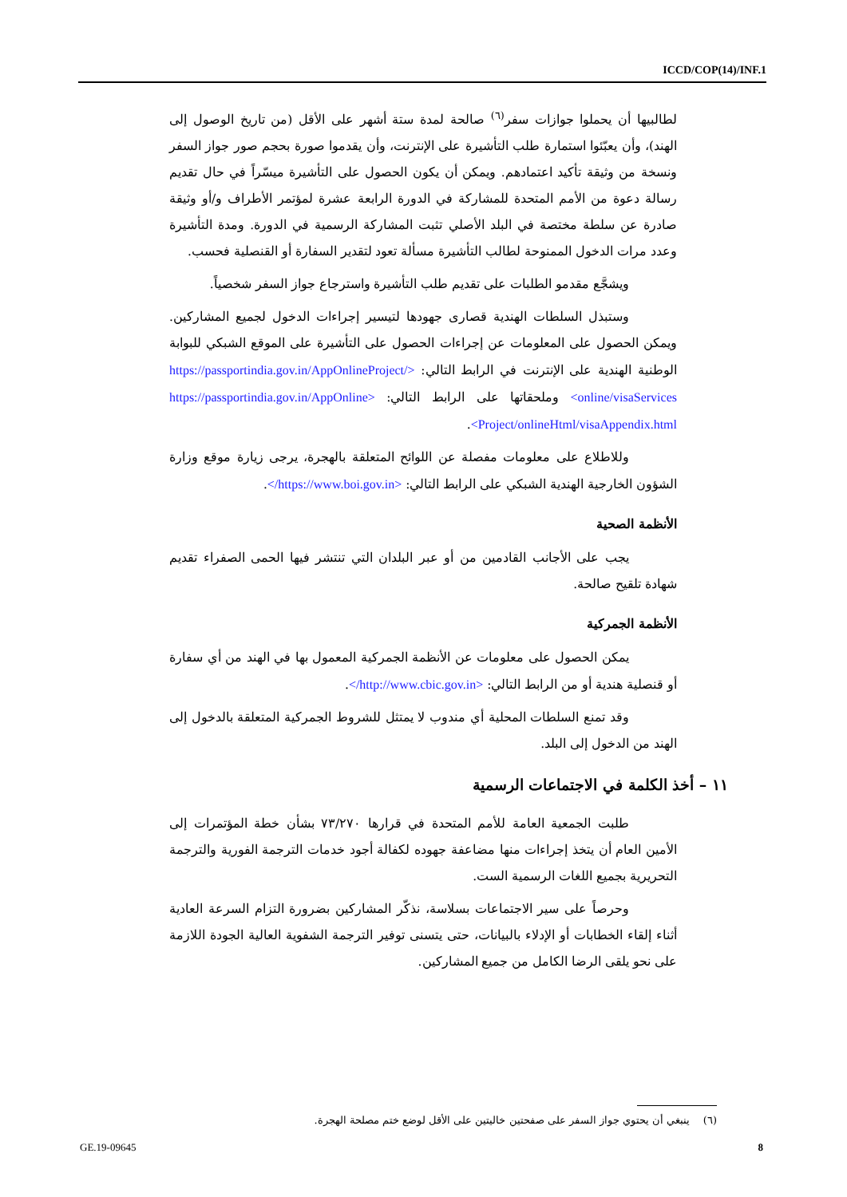ICCD/COP(14)/INF.1
لطالبيها أن يحملوا جوازات سفر<sup>(٦)</sup> صالحة لمدة ستة أشهر على الأقل (من تاريخ الوصول إلى الهند)، وأن يعبّئوا استمارة طلب التأشيرة على الإنترنت، وأن يقدموا صورة بحجم صور جواز السفر ونسخة من وثيقة تأكيد اعتمادهم. ويمكن أن يكون الحصول على التأشيرة ميسّراً في حال تقديم رسالة دعوة من الأمم المتحدة للمشاركة في الدورة الرابعة عشرة لمؤتمر الأطراف و/أو وثيقة صادرة عن سلطة مختصة في البلد الأصلي تثبت المشاركة الرسمية في الدورة. ومدة التأشيرة وعدد مرات الدخول الممنوحة لطالب التأشيرة مسألة تعود لتقدير السفارة أو القنصلية فحسب.
ويشجَّع مقدمو الطلبات على تقديم طلب التأشيرة واسترجاع جواز السفر شخصياً.
وستبذل السلطات الهندية قصارى جهودها لتيسير إجراءات الدخول لجميع المشاركين. ويمكن الحصول على المعلومات عن إجراءات الحصول على التأشيرة على الموقع الشبكي للبوابة الوطنية الهندية على الإنترنت في الرابط التالي: <https://passportindia.gov.in/AppOnlineProject/ online/visaServices> وملحقاتها على الرابط التالي: <https://passportindia.gov.in/AppOnline Project/onlineHtml/visaAppendix.html>.
وللاطلاع على معلومات مفصلة عن اللوائح المتعلقة بالهجرة، يرجى زيارة موقع وزارة الشؤون الخارجية الهندية الشبكي على الرابط التالي: <https://www.boi.gov.in/>.
الأنظمة الصحية
يجب على الأجانب القادمين من أو عبر البلدان التي تنتشر فيها الحمى الصفراء تقديم شهادة تلقيح صالحة.
الأنظمة الجمركية
يمكن الحصول على معلومات عن الأنظمة الجمركية المعمول بها في الهند من أي سفارة أو قنصلية هندية أو من الرابط التالي: <http://www.cbic.gov.in/>.
وقد تمنع السلطات المحلية أي مندوب لا يمتثل للشروط الجمركية المتعلقة بالدخول إلى الهند من الدخول إلى البلد.
١١ – أخذ الكلمة في الاجتماعات الرسمية
طلبت الجمعية العامة للأمم المتحدة في قرارها ٧٣/٢٧٠ بشأن خطة المؤتمرات إلى الأمين العام أن يتخذ إجراءات منها مضاعفة جهوده لكفالة أجود خدمات الترجمة الفورية والترجمة التحريرية بجميع اللغات الرسمية الست.
وحرصاً على سير الاجتماعات بسلاسة، نذكّر المشاركين بضرورة التزام السرعة العادية أثناء إلقاء الخطابات أو الإدلاء بالبيانات، حتى يتسنى توفير الترجمة الشفوية العالية الجودة اللازمة على نحو يلقى الرضا الكامل من جميع المشاركين.
(٦) ينبغي أن يحتوي جواز السفر على صفحتين خاليتين على الأقل لوضع ختم مصلحة الهجرة.
GE.19-09645 8